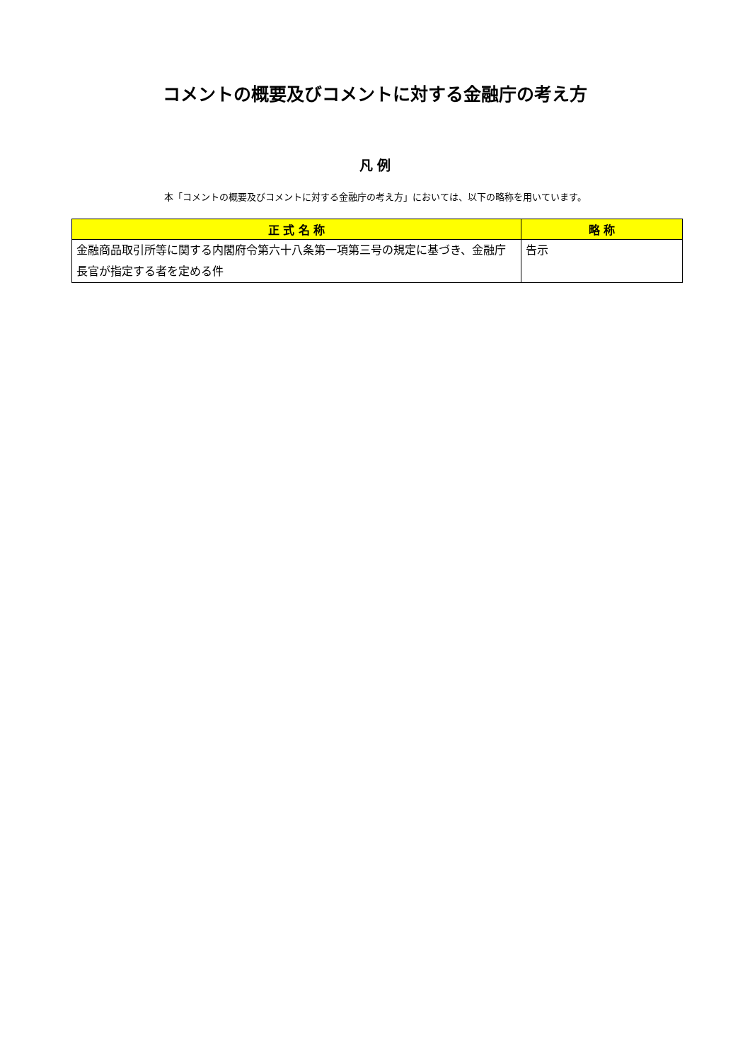コメントの概要及びコメントに対する金融庁の考え方
凡 例
本「コメントの概要及びコメントに対する金融庁の考え方」においては、以下の略称を用いています。
| 正 式 名 称 | 略 称 |
| --- | --- |
| 金融商品取引所等に関する内閣府令第六十八条第一項第三号の規定に基づき、金融庁長官が指定する者を定める件 | 告示 |